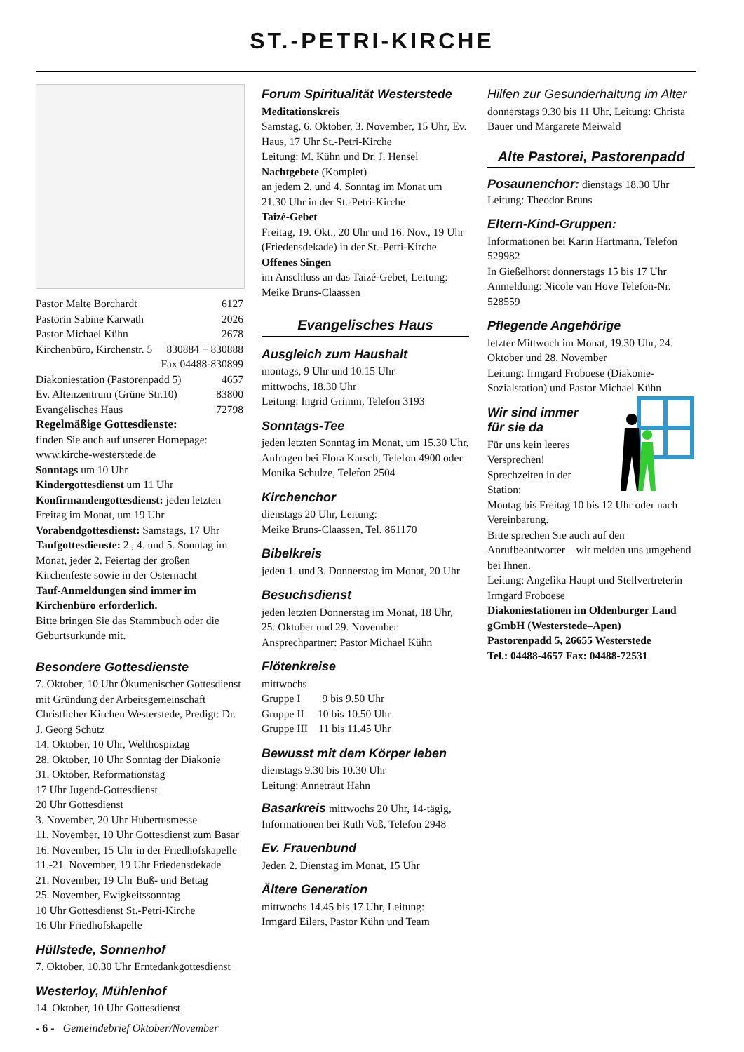ST.-PETRI-KIRCHE
Pastor Malte Borchardt 6127
Pastorin Sabine Karwath 2026
Pastor Michael Kühn 2678
Kirchenbüro, Kirchenstr. 5 830884 + 830888
Fax 04488-830899
Diakoniestation (Pastorenpadd 5) 4657
Ev. Altenzentrum (Grüne Str.10) 83800
Evangelisches Haus 72798
Regelmäßige Gottesdienste:
finden Sie auch auf unserer Homepage: www.kirche-westerstede.de
Sonntags um 10 Uhr
Kindergottesdienst um 11 Uhr
Konfirmandengottesdienst: jeden letzten Freitag im Monat, um 19 Uhr
Vorabendgottesdienst: Samstags, 17 Uhr
Taufgottesdienste: 2., 4. und 5. Sonntag im Monat, jeder 2. Feiertag der großen Kirchenfeste sowie in der Osternacht
Tauf-Anmeldungen sind immer im Kirchenbüro erforderlich.
Bitte bringen Sie das Stammbuch oder die Geburtsurkunde mit.
Besondere Gottesdienste
7. Oktober, 10 Uhr Ökumenischer Gottesdienst mit Gründung der Arbeitsgemeinschaft Christlicher Kirchen Westerstede, Predigt: Dr. J. Georg Schütz
14. Oktober, 10 Uhr, Welthospiztag
28. Oktober, 10 Uhr Sonntag der Diakonie
31. Oktober, Reformationstag
17 Uhr Jugend-Gottesdienst
20 Uhr Gottesdienst
3. November, 20 Uhr Hubertusmesse
11. November, 10 Uhr Gottesdienst zum Basar
16. November, 15 Uhr in der Friedhofskapelle
11.-21. November, 19 Uhr Friedensdekade
21. November, 19 Uhr Buß- und Bettag
25. November, Ewigkeitssonntag
10 Uhr Gottesdienst St.-Petri-Kirche
16 Uhr Friedhofskapelle
Hüllstede, Sonnenhof
7. Oktober, 10.30 Uhr Erntedankgottesdienst
Westerloy, Mühlenhof
14. Oktober, 10 Uhr Gottesdienst
Forum Spiritualität Westerstede
Meditationskreis
Samstag, 6. Oktober, 3. November, 15 Uhr, Ev. Haus, 17 Uhr St.-Petri-Kirche
Leitung: M. Kühn und Dr. J. Hensel
Nachtgebete (Komplet)
an jedem 2. und 4. Sonntag im Monat um 21.30 Uhr in der St.-Petri-Kirche
Taizé-Gebet
Freitag, 19. Okt., 20 Uhr und 16. Nov., 19 Uhr (Friedensdekade) in der St.-Petri-Kirche
Offenes Singen
im Anschluss an das Taizé-Gebet, Leitung: Meike Bruns-Claassen
Evangelisches Haus
Ausgleich zum Haushalt
montags, 9 Uhr und 10.15 Uhr
mittwochs, 18.30 Uhr
Leitung: Ingrid Grimm, Telefon 3193
Sonntags-Tee
jeden letzten Sonntag im Monat, um 15.30 Uhr, Anfragen bei Flora Karsch, Telefon 4900 oder Monika Schulze, Telefon 2504
Kirchenchor
dienstags 20 Uhr, Leitung:
Meike Bruns-Claassen, Tel. 861170
Bibelkreis
jeden 1. und 3. Donnerstag im Monat, 20 Uhr
Besuchsdienst
jeden letzten Donnerstag im Monat, 18 Uhr, 25. Oktober und 29. November
Ansprechpartner: Pastor Michael Kühn
Flötenkreise
mittwochs
Gruppe I 9 bis 9.50 Uhr
Gruppe II 10 bis 10.50 Uhr
Gruppe III 11 bis 11.45 Uhr
Bewusst mit dem Körper leben
dienstags 9.30 bis 10.30 Uhr
Leitung: Annetraut Hahn
Basarkreis mittwochs 20 Uhr, 14-tägig, Informationen bei Ruth Voß, Telefon 2948
Ev. Frauenbund
Jeden 2. Dienstag im Monat, 15 Uhr
Ältere Generation
mittwochs 14.45 bis 17 Uhr, Leitung:
Irmgard Eilers, Pastor Kühn und Team
Hilfen zur Gesunderhaltung im Alter
donnerstags 9.30 bis 11 Uhr, Leitung: Christa Bauer und Margarete Meiwald
Alte Pastorei, Pastorenpadd
Posaunenchor: dienstags 18.30 Uhr
Leitung: Theodor Bruns
Eltern-Kind-Gruppen:
Informationen bei Karin Hartmann, Telefon 529982
In Gießelhorst donnerstags 15 bis 17 Uhr
Anmeldung: Nicole van Hove Telefon-Nr. 528559
Pflegende Angehörige
letzter Mittwoch im Monat, 19.30 Uhr, 24. Oktober und 28. November
Leitung: Irmgard Froboese (Diakonie-Sozialstation) und Pastor Michael Kühn
Wir sind immer
für sie da
Für uns kein leeres Versprechen!
Sprechzeiten in der Station:
Montag bis Freitag 10 bis 12 Uhr oder nach Vereinbarung.
Bitte sprechen Sie auch auf den Anrufbeantworter – wir melden uns umgehend bei Ihnen.
Leitung: Angelika Haupt und Stellvertreterin Irmgard Froboese
Diakoniestationen im Oldenburger Land gGmbH (Westerstede–Apen)
Pastorenpadd 5, 26655 Westerstede
Tel.: 04488-4657 Fax: 04488-72531
- 6 - Gemeindebrief Oktober/November